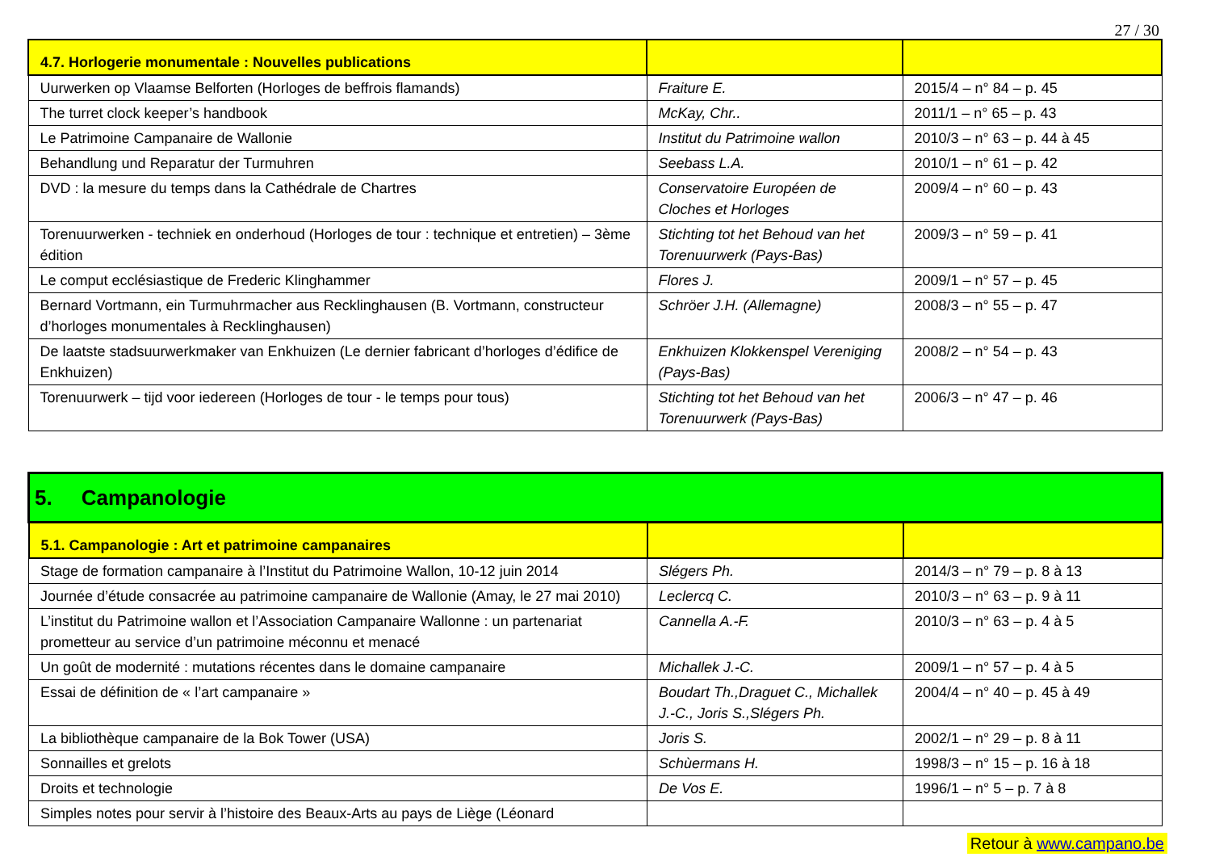27 / 30
| 4.7. Horlogerie monumentale : Nouvelles publications | | |
| Uurwerken op Vlaamse Belforten (Horloges de beffrois flamands) | Fraiture E. | 2015/4 – n° 84 – p. 45 |
| The turret clock keeper’s handbook | McKay, Chr.. | 2011/1 – n° 65 – p. 43 |
| Le Patrimoine Campanaire de Wallonie | Institut du Patrimoine wallon | 2010/3 – n° 63 – p. 44 à 45 |
| Behandlung und Reparatur der Turmuhren | Seebass L.A. | 2010/1 – n° 61 – p. 42 |
| DVD : la mesure du temps dans la Cathédrale de Chartres | Conservatoire Européen de Cloches et Horloges | 2009/4 – n° 60 – p. 43 |
| Torenuurwerken - techniek en onderhoud (Horloges de tour : technique et entretien) – 3ème édition | Stichting tot het Behoud van het Torenuurwerk (Pays-Bas) | 2009/3 – n° 59 – p. 41 |
| Le comput ecclésiastique de Frederic Klinghammer | Flores J. | 2009/1 – n° 57 – p. 45 |
| Bernard Vortmann, ein Turmuhrmacher aus Recklinghausen (B. Vortmann, constructeur d’horloges monumentales à Recklinghausen) | Schröer J.H. (Allemagne) | 2008/3 – n° 55 – p. 47 |
| De laatste stadsuurwerkmaker van Enkhuizen (Le dernier fabricant d’horloges d’édifice de Enkhuizen) | Enkhuizen Klokkenspel Vereniging (Pays-Bas) | 2008/2 – n° 54 – p. 43 |
| Torenuurwerk – tijd voor iedereen (Horloges de tour - le temps pour tous) | Stichting tot het Behoud van het Torenuurwerk (Pays-Bas) | 2006/3 – n° 47 – p. 46 |
| 5. Campanologie | | |
| 5.1. Campanologie : Art et patrimoine campanaires | | |
| Stage de formation campanaire à l’Institut du Patrimoine Wallon, 10-12 juin 2014 | Slégers Ph. | 2014/3 – n° 79 – p. 8 à 13 |
| Journée d’étude consacrée au patrimoine campanaire de Wallonie (Amay, le 27 mai 2010) | Leclercq C. | 2010/3 – n° 63 – p. 9 à 11 |
| L’institut du Patrimoine wallon et l’Association Campanaire Wallonne : un partenariat prometteur au service d’un patrimoine méconnu et menacé | Cannella A.-F. | 2010/3 – n° 63 – p. 4 à 5 |
| Un goût de modernité : mutations récentes dans le domaine campanaire | Michallek J.-C. | 2009/1 – n° 57 – p. 4 à 5 |
| Essai de définition de « l’art campanaire » | Boudart Th.,Draguet C., Michallek J.-C., Joris S.,Slégers Ph. | 2004/4 – n° 40 – p. 45 à 49 |
| La bibliothèque campanaire de la Bok Tower (USA) | Joris S. | 2002/1 – n° 29 – p. 8 à 11 |
| Sonnailles et grelots | Schùermans H. | 1998/3 – n° 15 – p. 16 à 18 |
| Droits et technologie | De Vos E. | 1996/1 – n° 5 – p. 7 à 8 |
| Simples notes pour servir à l’histoire des Beaux-Arts au pays de Liège (Léonard | | |
Retour à www.campano.be